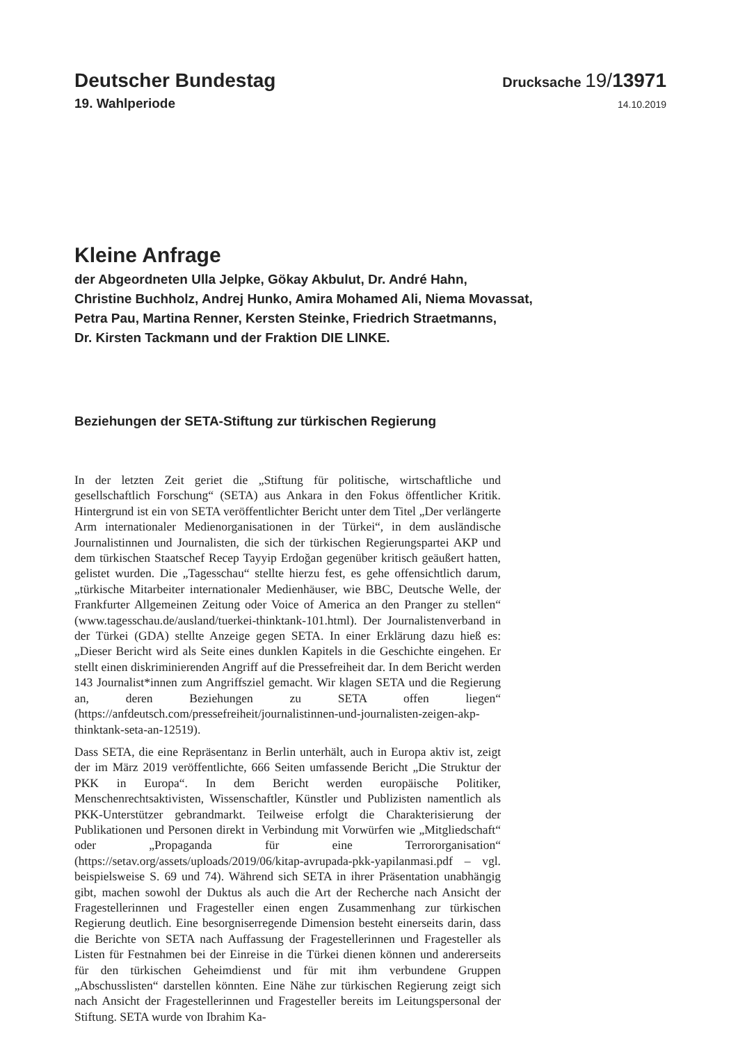Deutscher Bundestag
Drucksache 19/13971
19. Wahlperiode
14.10.2019
Kleine Anfrage
der Abgeordneten Ulla Jelpke, Gökay Akbulut, Dr. André Hahn,
Christine Buchholz, Andrej Hunko, Amira Mohamed Ali, Niema Movassat,
Petra Pau, Martina Renner, Kersten Steinke, Friedrich Straetmanns,
Dr. Kirsten Tackmann und der Fraktion DIE LINKE.
Beziehungen der SETA-Stiftung zur türkischen Regierung
In der letzten Zeit geriet die „Stiftung für politische, wirtschaftliche und gesellschaftlich Forschung“ (SETA) aus Ankara in den Fokus öffentlicher Kritik. Hintergrund ist ein von SETA veröffentlichter Bericht unter dem Titel „Der verlängerte Arm internationaler Medienorganisationen in der Türkei“, in dem ausländische Journalistinnen und Journalisten, die sich der türkischen Regierungspartei AKP und dem türkischen Staatschef Recep Tayyip Erdoğan gegenüber kritisch geäußert hatten, gelistet wurden. Die „Tagesschau“ stellte hierzu fest, es gehe offensichtlich darum, „türkische Mitarbeiter internationaler Medienhäuser, wie BBC, Deutsche Welle, der Frankfurter Allgemeinen Zeitung oder Voice of America an den Pranger zu stellen“ (www.tagesschau.de/ausland/tuerkei-thinktank-101.html). Der Journalistenverband in der Türkei (GDA) stellte Anzeige gegen SETA. In einer Erklärung dazu hieß es: „Dieser Bericht wird als Seite eines dunklen Kapitels in die Geschichte eingehen. Er stellt einen diskriminierenden Angriff auf die Pressefreiheit dar. In dem Bericht werden 143 Journalist*innen zum Angriffsziel gemacht. Wir klagen SETA und die Regierung an, deren Beziehungen zu SETA offen liegen“ (https://anfdeutsch.com/pressefreiheit/journalistinnen-und-journalisten-zeigen-akp-thinktank-seta-an-12519).
Dass SETA, die eine Repräsentanz in Berlin unterhält, auch in Europa aktiv ist, zeigt der im März 2019 veröffentlichte, 666 Seiten umfassende Bericht „Die Struktur der PKK in Europa“. In dem Bericht werden europäische Politiker, Menschenrechtsaktivisten, Wissenschaftler, Künstler und Publizisten namentlich als PKK-Unterstützer gebrandmarkt. Teilweise erfolgt die Charakterisierung der Publikationen und Personen direkt in Verbindung mit Vorwürfen wie „Mitgliedschaft“ oder „Propaganda für eine Terrororganisation“ (https://setav.org/assets/uploads/2019/06/kitap-avrupada-pkk-yapilanmasi.pdf – vgl. beispielsweise S. 69 und 74). Während sich SETA in ihrer Präsentation unabhängig gibt, machen sowohl der Duktus als auch die Art der Recherche nach Ansicht der Fragestellerinnen und Fragesteller einen engen Zusammenhang zur türkischen Regierung deutlich. Eine besorgniserregende Dimension besteht einerseits darin, dass die Berichte von SETA nach Auffassung der Fragestellerinnen und Fragesteller als Listen für Festnahmen bei der Einreise in die Türkei dienen können und andererseits für den türkischen Geheimdienst und für mit ihm verbundene Gruppen „Abschusslisten“ darstellen könnten. Eine Nähe zur türkischen Regierung zeigt sich nach Ansicht der Fragestellerinnen und Fragesteller bereits im Leitungspersonal der Stiftung. SETA wurde von Ibrahim Ka-